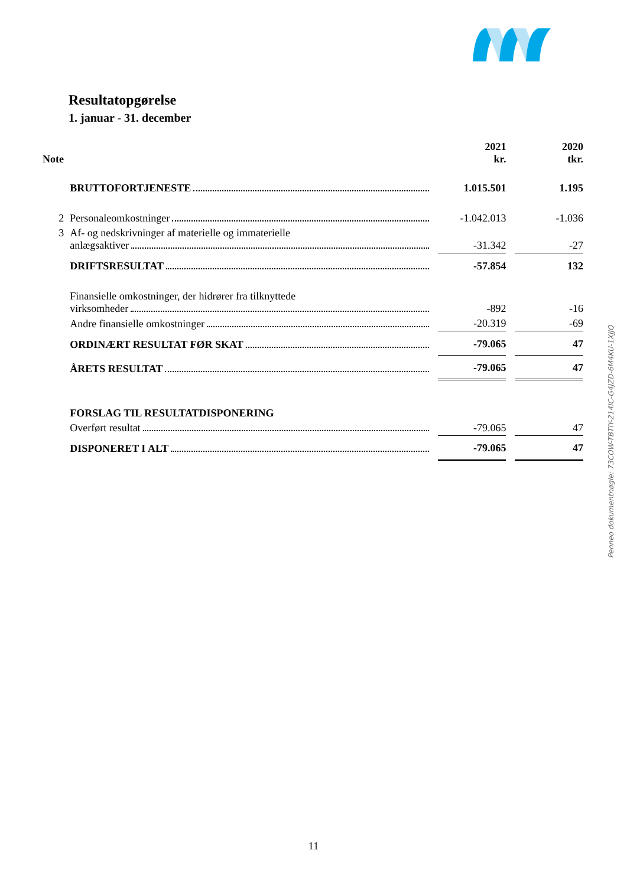Resultatopgørelse
1. januar - 31. december
| Note | | | 2021 kr. | | 2020 tkr. |
| | BRUTTOFORTJENESTE | | 1.015.501 | | 1.195 |
| 2 | Personaleomkostninger | | -1.042.013 | | -1.036 |
| 3 | Af- og nedskrivninger af materielle og immaterielle anlægsaktiver | | -31.342 | | -27 |
| | DRIFTSRESULTAT | | -57.854 | | 132 |
| | Finansielle omkostninger, der hidrører fra tilknyttede virksomheder | | -892 | | -16 |
| | Andre finansielle omkostninger | | -20.319 | | -69 |
| | ORDINÆRT RESULTAT FØR SKAT | | -79.065 | | 47 |
| | ÅRETS RESULTAT | | -79.065 | | 47 |
| | FORSLAG TIL RESULTATDISPONERING | | | | |
| | Overført resultat | | -79.065 | | 47 |
| | DISPONERET I ALT | | -79.065 | | 47 |
Penneo dokumentnøgle: 73COW-TBTIY-214IC-G4JZD-6M4KU-1XJJQ
11